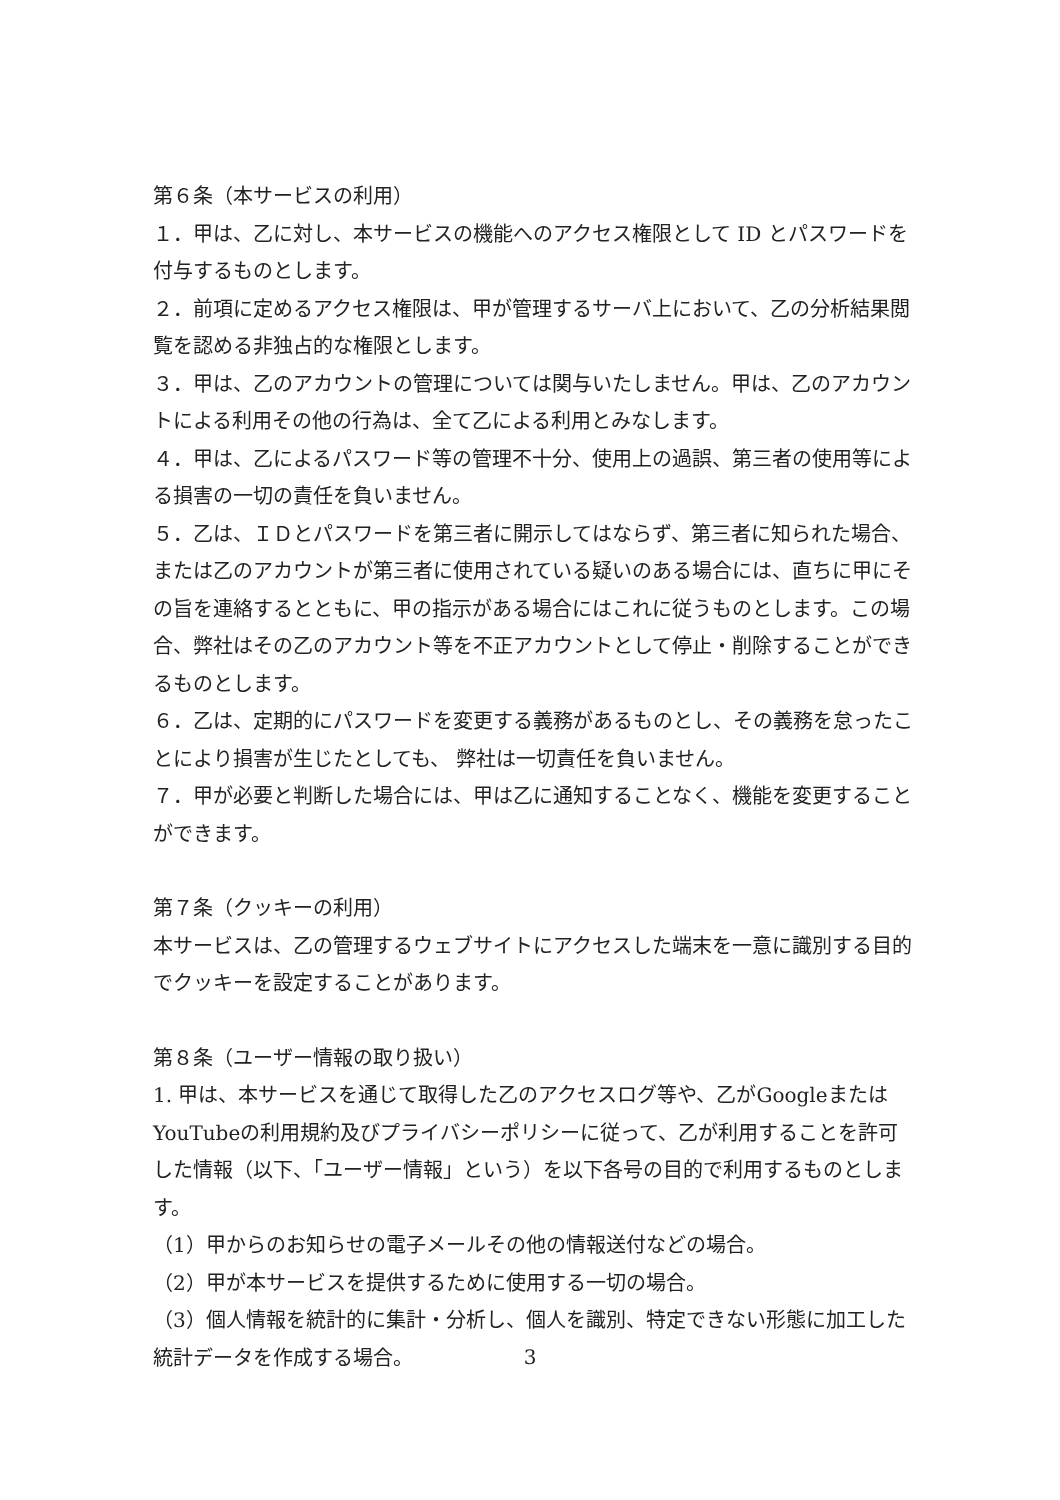第６条（本サービスの利用）
１．甲は、乙に対し、本サービスの機能へのアクセス権限として ID とパスワードを付与するものとします。
２．前項に定めるアクセス権限は、甲が管理するサーバ上において、乙の分析結果閲覧を認める非独占的な権限とします。
３．甲は、乙のアカウントの管理については関与いたしません。甲は、乙のアカウントによる利用その他の行為は、全て乙による利用とみなします。
４．甲は、乙によるパスワード等の管理不十分、使用上の過誤、第三者の使用等による損害の一切の責任を負いません。
５．乙は、ＩＤとパスワードを第三者に開示してはならず、第三者に知られた場合、または乙のアカウントが第三者に使用されている疑いのある場合には、直ちに甲にその旨を連絡するとともに、甲の指示がある場合にはこれに従うものとします。この場合、弊社はその乙のアカウント等を不正アカウントとして停止・削除することができるものとします。
６．乙は、定期的にパスワードを変更する義務があるものとし、その義務を怠ったことにより損害が生じたとしても、 弊社は一切責任を負いません。
７．甲が必要と判断した場合には、甲は乙に通知することなく、機能を変更することができます。
第７条（クッキーの利用）
本サービスは、乙の管理するウェブサイトにアクセスした端末を一意に識別する目的でクッキーを設定することがあります。
第８条（ユーザー情報の取り扱い）
1. 甲は、本サービスを通じて取得した乙のアクセスログ等や、乙がGoogleまたはYouTubeの利用規約及びプライバシーポリシーに従って、乙が利用することを許可した情報（以下、「ユーザー情報」という）を以下各号の目的で利用するものとします。
（1）甲からのお知らせの電子メールその他の情報送付などの場合。
（2）甲が本サービスを提供するために使用する一切の場合。
（3）個人情報を統計的に集計・分析し、個人を識別、特定できない形態に加工した統計データを作成する場合。
3